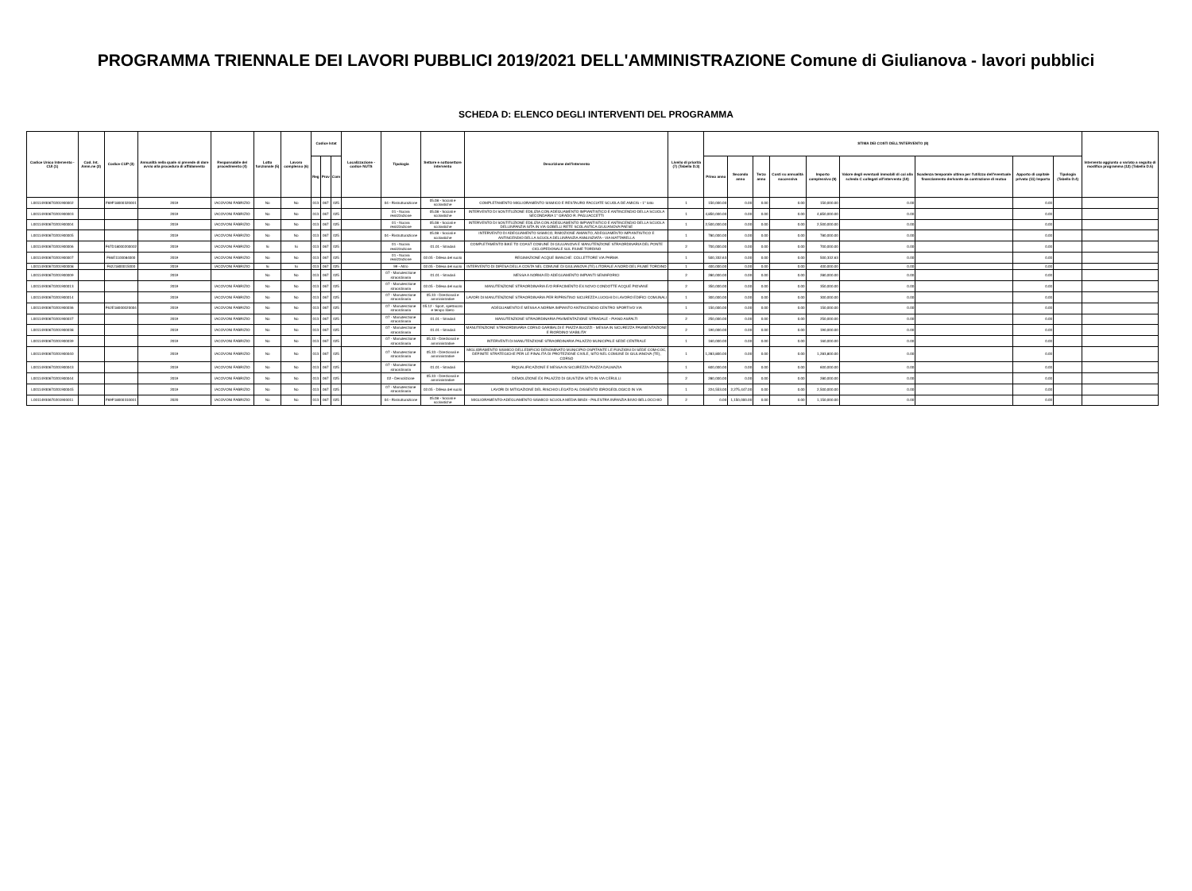PROGRAMMA TRIENNALE DEI LAVORI PUBBLICI 2019/2021 DELL'AMMINISTRAZIONE Comune di Giulianova - lavori pubblici
SCHEDA D: ELENCO DEGLI INTERVENTI DEL PROGRAMMA
| Codice Unico Intervento - CUI (1) | Cod. Int. Amm.ne (2) | Codice CUP (3) | Annualità nella quale si prevede di dare avvio alla procedura di affidamento | Responsabile del procedimento (4) | Lotto funzionale (5) | Lavoro complesso (6) | Codice Istat | | | Localizzazione - codice NUTS | Tipologia | Settore e sottosettore intervento | Descrizione dell'intervento | Livello di priorità (7) (Tabella D.3) | STIMA DEI COSTI DELL'INTERVENTO (8) | | | | | | | | | Intervento aggiunto o variato a seguito di modifica programma (12) (Tabella D.5) |
| --- | --- | --- | --- | --- | --- | --- | --- | --- | --- | --- | --- | --- | --- | --- | --- | --- | --- | --- | --- | --- | --- | --- | --- | --- |
| | | | | | | | Reg | Prov | Com | | | | | | Primo anno | Secondo anno | Terzo anno | Costi su annualità successiva | Importo complessivo (9) | Valore degli eventuali immobili di cui alla scheda C collegati all'intervento (10) | Scadenza temporale ultima per l'utilizzo dell'eventuale finanziamento derivante da contrazione di mutuo | Apporto di capitale privato (11) Importo | Tipologia (Tabella D.4) | |
| L00114930670201900002 | | F69F18000320001 | 2019 | IACOVONI FABRIZIO | No | No | 013 | 067 | 025 | | 04 - Ristrutturazione | 05.08 - Sociali e scolastiche | COMPLETAMENTO MIGLIORAMENTO SISMICO E RESTAURO FACCIATE SCUOLA DE AMICIS - 1° lotto | 1 | 150,000.00 | 0.00 | 0.00 | 0.00 | 150,000.00 | 0.00 | | 0.00 | | |
| L00114930670201900003 | | | 2019 | IACOVONI FABRIZIO | No | No | 013 | 067 | 025 | | 01 - Nuova realizzazione | 05.08 - Sociali e scolastiche | INTERVENTO DI SOSTITUZIONE EDILIZIA CON ADEGUAMENTO IMPIANTISTICO E ANTINCENDIO DELLA SCUOLA SECONDARIA 1° GRADO R. PAGLIACCETTI | 1 | 4,850,000.00 | 0.00 | 0.00 | 0.00 | 4,850,000.00 | 0.00 | | 0.00 | | |
| L00114930670201900004 | | | 2019 | IACOVONI FABRIZIO | No | No | 013 | 067 | 025 | | 01 - Nuova realizzazione | 05.08 - Sociali e scolastiche | INTERVENTO DI SOSTITUZIONE EDILIZIA CON ADEGUAMENTO IMPIANTISTICO E ANTINCENDIO DELLA SCUOLA DELLINFANZIA SITA IN VIA GOBELLI RETE SCOLASTICA GIULIANOVA PAESE | 1 | 2,500,000.00 | 0.00 | 0.00 | 0.00 | 2,500,000.00 | 0.00 | | 0.00 | | |
| L00114930670201900005 | | | 2019 | IACOVONI FABRIZIO | No | No | 013 | 067 | 025 | | 04 - Ristrutturazione | 05.08 - Sociali e scolastiche | INTERVENTO DI ADEGUAMENTO SISMICO, RIMOZIONE AMIANTO, ADEGUAMENTO IMPIANTISTICO E ANTINCENDIO DELLA SCUOLA DELLINFANZIA ANNUNZIATA - VIA MATTARELLA | 1 | 780,000.00 | 0.00 | 0.00 | 0.00 | 780,000.00 | 0.00 | | 0.00 | | |
| L00114930670201900006 | | F67D18000200002 | 2019 | IACOVONI FABRIZIO | Si | Si | 013 | 067 | 025 | | 01 - Nuova realizzazione | 01.01 - Stradali | COMPLETAMENTO BIKE TO COAST COMUNE DI GIULIANOVA E MANUTENZIONE STRAORDINARIA DEL PONTE CICLOPEDONALE SUL FIUME TORDINO | 2 | 700,000.00 | 0.00 | 0.00 | 0.00 | 700,000.00 | 0.00 | | 0.00 | | |
| L00114930670201900007 | | F66E1100084000 | 2019 | IACOVONI FABRIZIO | No | No | 013 | 067 | 025 | | 01 - Nuova realizzazione | 02.05 - Difesa del suolo | REGIMAZIONE ACQUE BIANCHE: COLLETTORE VIA PARMA | 1 | 500,332.63 | 0.00 | 0.00 | 0.00 | 500,332.63 | 0.00 | | 0.00 | | |
| L00114930670201900008 | | F62J1800015000 | 2019 | IACOVONI FABRIZIO | Si | Si | 013 | 067 | 025 | | 99 - Altro | 02.05 - Difesa del suolo | INTERVENTO DI DIFESA DELLA COSTA NEL COMUNE DI GIULIANOVA (TE) LITORALE A NORD DEL FIUME TORDINO | 1 | 400,000.00 | 0.00 | 0.00 | 0.00 | 400,000.00 | 0.00 | | 0.00 | | |
| L00114930670201900009 | | | 2019 | | No | No | 013 | 067 | 025 | | 07 - Manutenzione straordinaria | 01.01 - Stradali | MESSA A NORMA ED ADEGUAMENTO IMPIANTI SEMAFORICI | 2 | 280,000.00 | 0.00 | 0.00 | 0.00 | 280,000.00 | 0.00 | | 0.00 | | |
| L00114930670201900013 | | | 2019 | IACOVONI FABRIZIO | No | No | 013 | 067 | 025 | | 07 - Manutenzione straordinaria | 02.05 - Difesa del suolo | MANUTENZIONE STRAORDINARIA E/O RIFACIMENTO EX NOVO CONDOTTE ACQUE PIOVANE | 2 | 350,000.00 | 0.00 | 0.00 | 0.00 | 350,000.00 | 0.00 | | 0.00 | | |
| L00114930670201900014 | | | 2019 | IACOVONI FABRIZIO | No | No | 013 | 067 | 025 | | 07 - Manutenzione straordinaria | 05.33 - Direzionali e amministrative | LAVORI DI MANUTENZIONE STRAORDINARIA PER RIPRISTINO SICUREZZA LUOGHI DI LAVORO EDIFICI COMUNALI | 1 | 300,000.00 | 0.00 | 0.00 | 0.00 | 300,000.00 | 0.00 | | 0.00 | | |
| L00114930670201900036 | | F62E18000020004 | 2019 | IACOVONI FABRIZIO | No | No | 013 | 067 | 025 | | 07 - Manutenzione straordinaria | 05.12 - Sport, spettacolo e tempo libero | ADEGUAMENTO E MESSA A NORMA IMPIANTO ANTINCENDIO CENTRO SPORTIVO VIA | 1 | 150,000.00 | 0.00 | 0.00 | 0.00 | 150,000.00 | 0.00 | | 0.00 | | |
| L00114930670201900037 | | | 2019 | IACOVONI FABRIZIO | No | No | 013 | 067 | 025 | | 07 - Manutenzione straordinaria | 01.01 - Stradali | MANUTENZIONE STRAORDINARIA PAVIMENTAZIONE STRADALE - PIANO ASFALTI | 2 | 250,000.00 | 0.00 | 0.00 | 0.00 | 250,000.00 | 0.00 | | 0.00 | | |
| L00114930670201900038 | | | 2019 | IACOVONI FABRIZIO | No | No | 013 | 067 | 025 | | 07 - Manutenzione straordinaria | 01.01 - Stradali | MANUTENZIONE STRAORDINARIA CORSO GARIBALDI E PIAZZA BUOZZI - MESSA IN SICUREZZA PAVIMENTAZIONE E RIORDINO VIABILITA' | 2 | 190,000.00 | 0.00 | 0.00 | 0.00 | 190,000.00 | 0.00 | | 0.00 | | |
| L00114930670201900039 | | | 2019 | IACOVONI FABRIZIO | No | No | 013 | 067 | 025 | | 07 - Manutenzione straordinaria | 05.33 - Direzionali e amministrative | INTERVENTI DI MANUTENZIONE STRAORDINARIA PALAZZO MUNICIPALE SEDE CENTRALE | 1 | 160,000.00 | 0.00 | 0.00 | 0.00 | 160,000.00 | 0.00 | | 0.00 | | |
| L00114930670201900040 | | | 2019 | IACOVONI FABRIZIO | No | No | 013 | 067 | 025 | | 07 - Manutenzione straordinaria | 05.33 - Direzionali e amministrative | MIGLIORAMENTO SISMICO DELLEDIFICIO DENOMINATO MUNICIPIO OSPITANTE LE FUNZIONI DI SEDE COM-COC, DEFINITE STRATEGICHE PER LE FINALITÀ DI PROTEZIONE CIVILE, SITO NEL COMUNE DI GIULIANOVA (TE), CORSO | 1 | 1,283,800.00 | 0.00 | 0.00 | 0.00 | 1,283,800.00 | 0.00 | | 0.00 | | |
| L00114930670201900043 | | | 2019 | IACOVONI FABRIZIO | No | No | 013 | 067 | 025 | | 07 - Manutenzione straordinaria | 01.01 - Stradali | RIQUALIFICAZIONE E MESSA IN SICUREZZA PIAZZA DALMAZIA | 1 | 600,000.00 | 0.00 | 0.00 | 0.00 | 600,000.00 | 0.00 | | 0.00 | | |
| L00114930670201900044 | | | 2019 | IACOVONI FABRIZIO | No | No | 013 | 067 | 025 | | 02 - Demolizione | 05.33 - Direzionali e amministrative | DEMOLIZIONE EX PALAZZO DI GIUSTIZIA SITO IN VIA CERULLI | 2 | 280,000.00 | 0.00 | 0.00 | 0.00 | 280,000.00 | 0.00 | | 0.00 | | |
| L00114930670201900045 | | | 2019 | IACOVONI FABRIZIO | No | No | 013 | 067 | 025 | | 07 - Manutenzione straordinaria | 02.05 - Difesa del suolo | LAVORI DI MITIGAZIONE DEL RISCHIO LEGATO AL DISSESTO IDROGEOLOGICO IN VIA | 1 | 224,553.00 | 2,275,447.00 | 0.00 | 0.00 | 2,500,000.00 | 0.00 | | 0.00 | | |
| L00114930670201900011 | | F69F18000310001 | 2020 | IACOVONI FABRIZIO | No | No | 013 | 067 | 025 | | 04 - Ristrutturazione | 05.08 - Sociali e scolastiche | MIGLIORAMENTO-ADEGUAMENTO SISMICO SCUOLA MEDIA BINDI - PALESTRA INFANZIA BIVIO BELLOCCHIO | 2 | 0.00 | 1,150,000.00 | 0.00 | 0.00 | 1,150,000.00 | 0.00 | | 0.00 | | |